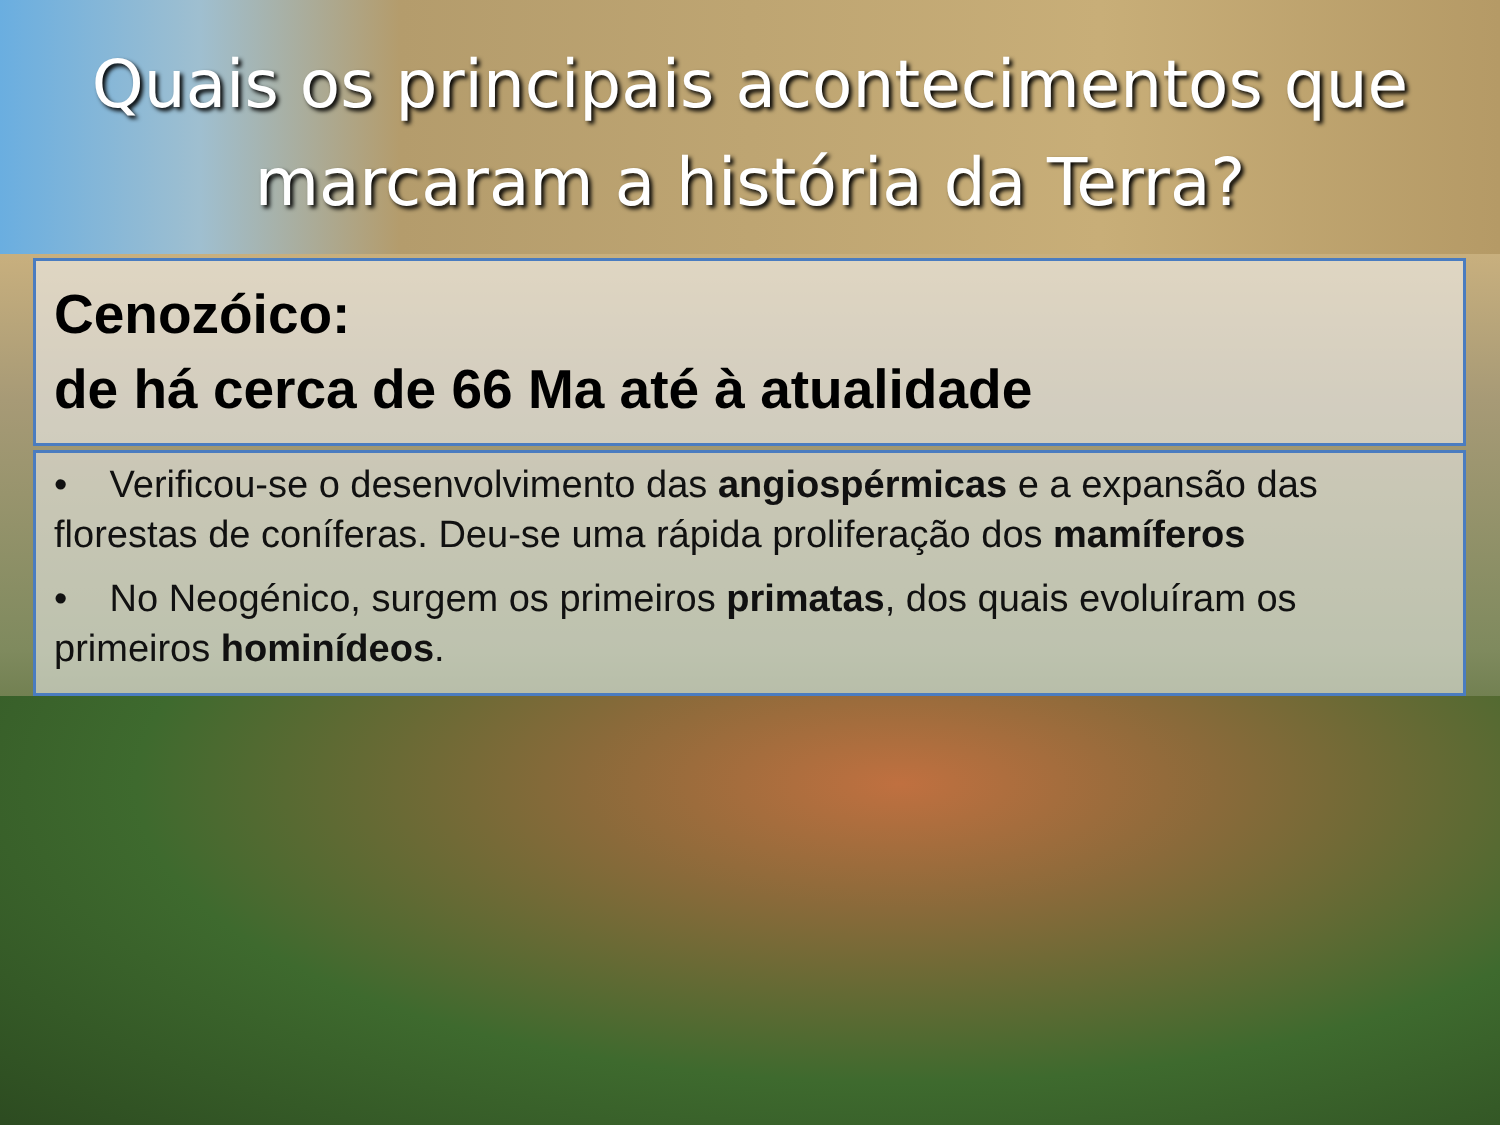Quais os principais acontecimentos que
marcaram a história da Terra?
Cenozóico:
de há cerca de 66 Ma até à atualidade
• Verificou-se o desenvolvimento das angiospérmicas e a expansão das florestas de coníferas. Deu-se uma rápida proliferação dos mamíferos
• No Neogénico, surgem os primeiros primatas, dos quais evoluíram os primeiros hominídeos.